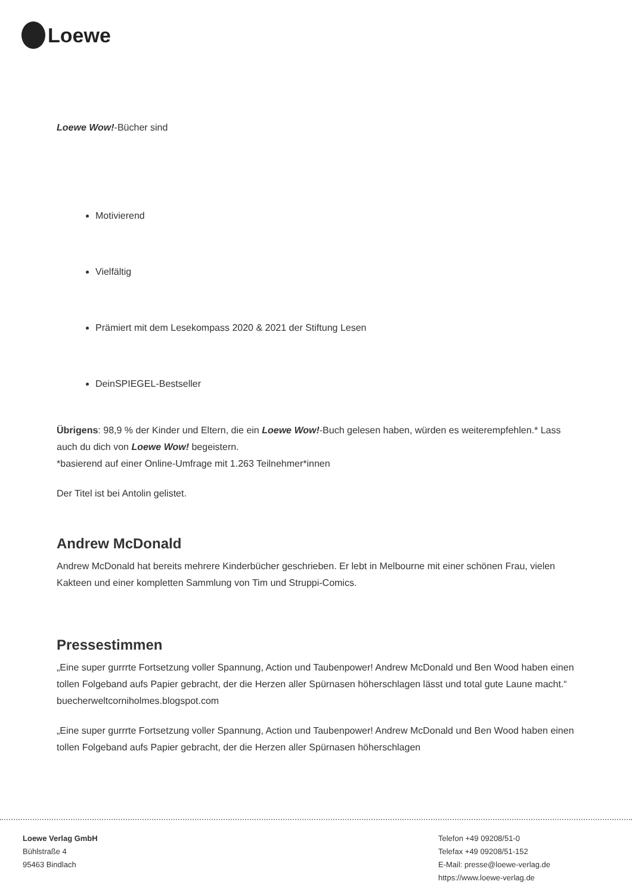Loewe
Loewe Wow!-Bücher sind
Motivierend
Vielfältig
Prämiert mit dem Lesekompass 2020 & 2021 der Stiftung Lesen
DeinSPIEGEL-Bestseller
Übrigens: 98,9 % der Kinder und Eltern, die ein Loewe Wow!-Buch gelesen haben, würden es weiterempfehlen.* Lass auch du dich von Loewe Wow! begeistern.
*basierend auf einer Online-Umfrage mit 1.263 Teilnehmer*innen
Der Titel ist bei Antolin gelistet.
Andrew McDonald
Andrew McDonald hat bereits mehrere Kinderbücher geschrieben. Er lebt in Melbourne mit einer schönen Frau, vielen Kakteen und einer kompletten Sammlung von Tim und Struppi-Comics.
Pressestimmen
„Eine super gurrrte Fortsetzung voller Spannung, Action und Taubenpower! Andrew McDonald und Ben Wood haben einen tollen Folgeband aufs Papier gebracht, der die Herzen aller Spürnasen höherschlagen lässt und total gute Laune macht.“ buecherweltcorniholmes.blogspot.com
„Eine super gurrrte Fortsetzung voller Spannung, Action und Taubenpower! Andrew McDonald und Ben Wood haben einen tollen Folgeband aufs Papier gebracht, der die Herzen aller Spürnasen höherschlagen
Loewe Verlag GmbH
Bühlstraße 4
95463 Bindlach
Telefon +49 09208/51-0
Telefax +49 09208/51-152
E-Mail: presse@loewe-verlag.de
https://www.loewe-verlag.de